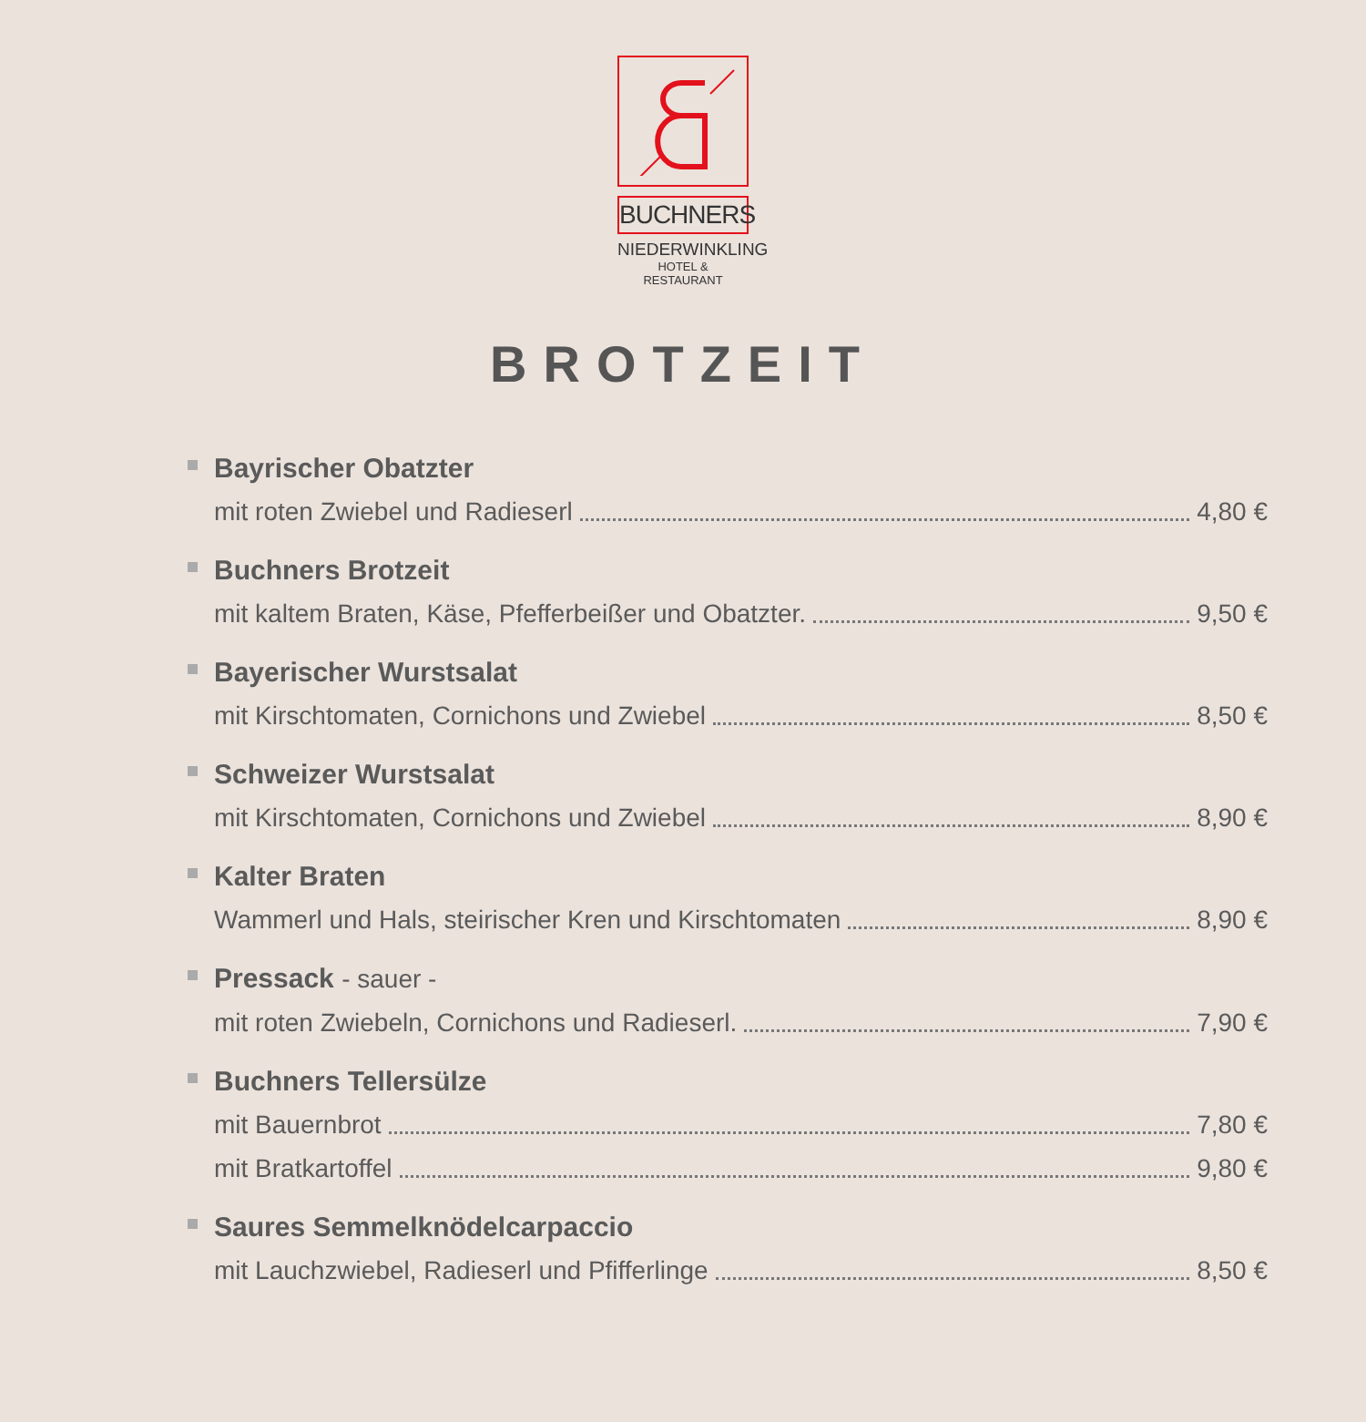BUCHNERS
NIEDERWINKLING
HOTEL & RESTAURANT
BROTZEIT
Bayrischer Obatzter
mit roten Zwiebel und Radieserl 4,80 €
Buchners Brotzeit
mit kaltem Braten, Käse, Pfefferbeißer und Obatzter. 9,50 €
Bayerischer Wurstsalat
mit Kirschtomaten, Cornichons und Zwiebel 8,50 €
Schweizer Wurstsalat
mit Kirschtomaten, Cornichons und Zwiebel 8,90 €
Kalter Braten
Wammerl und Hals, steirischer Kren und Kirschtomaten 8,90 €
Pressack - sauer -
mit roten Zwiebeln, Cornichons und Radieserl. 7,90 €
Buchners Tellersülze
mit Bauernbrot 7,80 €
mit Bratkartoffel 9,80 €
Saures Semmelknödelcarpaccio
mit Lauchzwiebel, Radieserl und Pfifferlinge 8,50 €